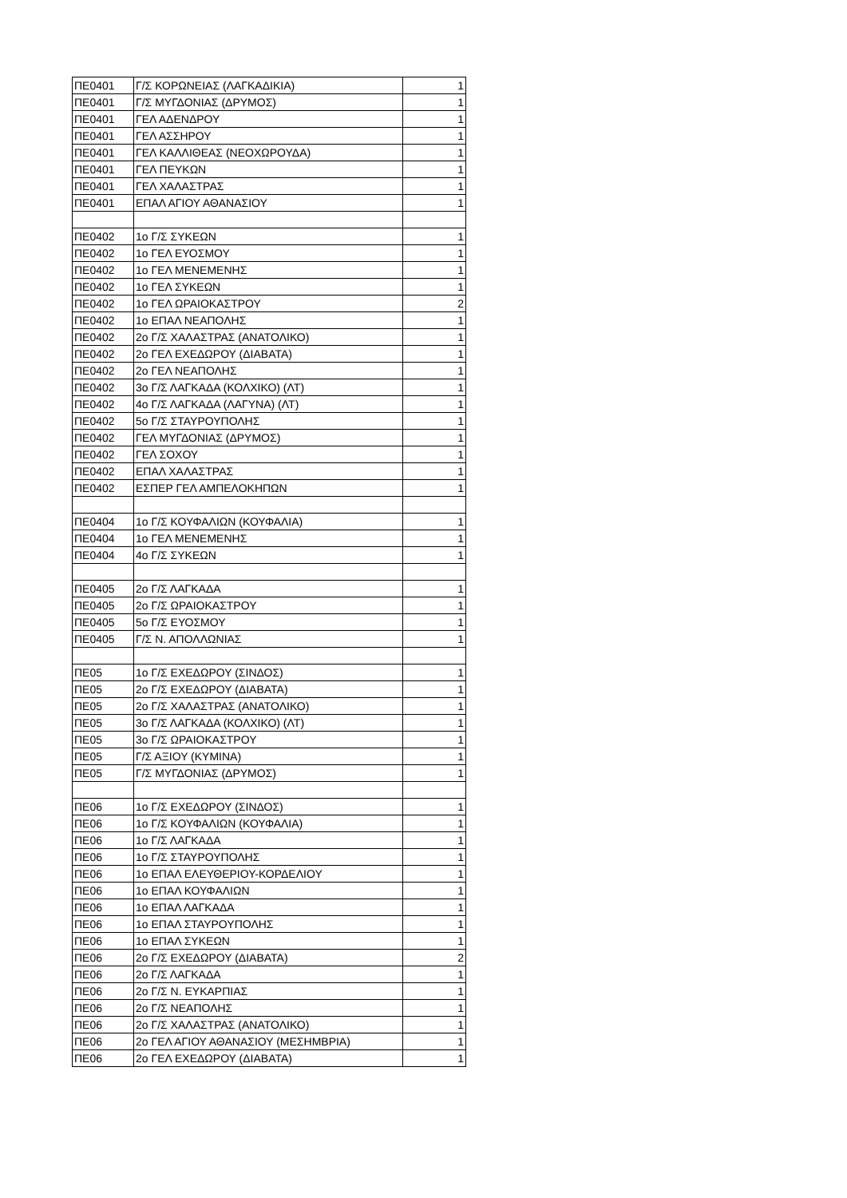| ΠΕ0401 | Γ/Σ ΚΟΡΩΝΕΙΑΣ (ΛΑΓΚΑΔΙΚΙΑ) | 1 |
| ΠΕ0401 | Γ/Σ ΜΥΓΔΟΝΙΑΣ (ΔΡΥΜΟΣ) | 1 |
| ΠΕ0401 | ΓΕΛ ΑΔΕΝΔΡΟΥ | 1 |
| ΠΕ0401 | ΓΕΛ ΑΣΣΗΡΟΥ | 1 |
| ΠΕ0401 | ΓΕΛ ΚΑΛΛΙΘΕΑΣ (ΝΕΟΧΩΡΟΥΔΑ) | 1 |
| ΠΕ0401 | ΓΕΛ ΠΕΥΚΩΝ | 1 |
| ΠΕ0401 | ΓΕΛ ΧΑΛΑΣΤΡΑΣ | 1 |
| ΠΕ0401 | ΕΠΑΛ ΑΓΙΟΥ ΑΘΑΝΑΣΙΟΥ | 1 |
| ΠΕ0402 | 1ο Γ/Σ ΣΥΚΕΩΝ | 1 |
| ΠΕ0402 | 1ο ΓΕΛ ΕΥΟΣΜΟΥ | 1 |
| ΠΕ0402 | 1ο ΓΕΛ ΜΕΝΕΜΕΝΗΣ | 1 |
| ΠΕ0402 | 1ο ΓΕΛ ΣΥΚΕΩΝ | 1 |
| ΠΕ0402 | 1ο ΓΕΛ ΩΡΑΙΟΚΑΣΤΡΟΥ | 2 |
| ΠΕ0402 | 1ο ΕΠΑΛ ΝΕΑΠΟΛΗΣ | 1 |
| ΠΕ0402 | 2ο Γ/Σ ΧΑΛΑΣΤΡΑΣ (ΑΝΑΤΟΛΙΚΟ) | 1 |
| ΠΕ0402 | 2ο ΓΕΛ ΕΧΕΔΩΡΟΥ (ΔΙΑΒΑΤΑ) | 1 |
| ΠΕ0402 | 2ο ΓΕΛ ΝΕΑΠΟΛΗΣ | 1 |
| ΠΕ0402 | 3ο Γ/Σ ΛΑΓΚΑΔΑ (ΚΟΛΧΙΚΟ) (ΛΤ) | 1 |
| ΠΕ0402 | 4ο Γ/Σ ΛΑΓΚΑΔΑ (ΛΑΓΥΝΑ) (ΛΤ) | 1 |
| ΠΕ0402 | 5ο Γ/Σ ΣΤΑΥΡΟΥΠΟΛΗΣ | 1 |
| ΠΕ0402 | ΓΕΛ ΜΥΓΔΟΝΙΑΣ (ΔΡΥΜΟΣ) | 1 |
| ΠΕ0402 | ΓΕΛ ΣΟΧΟΥ | 1 |
| ΠΕ0402 | ΕΠΑΛ ΧΑΛΑΣΤΡΑΣ | 1 |
| ΠΕ0402 | ΕΣΠΕΡ ΓΕΛ ΑΜΠΕΛΟΚΗΠΩΝ | 1 |
| ΠΕ0404 | 1ο Γ/Σ ΚΟΥΦΑΛΙΩΝ (ΚΟΥΦΑΛΙΑ) | 1 |
| ΠΕ0404 | 1ο ΓΕΛ ΜΕΝΕΜΕΝΗΣ | 1 |
| ΠΕ0404 | 4ο Γ/Σ ΣΥΚΕΩΝ | 1 |
| ΠΕ0405 | 2ο Γ/Σ ΛΑΓΚΑΔΑ | 1 |
| ΠΕ0405 | 2ο Γ/Σ ΩΡΑΙΟΚΑΣΤΡΟΥ | 1 |
| ΠΕ0405 | 5ο Γ/Σ ΕΥΟΣΜΟΥ | 1 |
| ΠΕ0405 | Γ/Σ Ν. ΑΠΟΛΛΩΝΙΑΣ | 1 |
| ΠΕ05 | 1ο Γ/Σ ΕΧΕΔΩΡΟΥ (ΣΙΝΔΟΣ) | 1 |
| ΠΕ05 | 2ο Γ/Σ ΕΧΕΔΩΡΟΥ (ΔΙΑΒΑΤΑ) | 1 |
| ΠΕ05 | 2ο Γ/Σ ΧΑΛΑΣΤΡΑΣ (ΑΝΑΤΟΛΙΚΟ) | 1 |
| ΠΕ05 | 3ο Γ/Σ ΛΑΓΚΑΔΑ (ΚΟΛΧΙΚΟ) (ΛΤ) | 1 |
| ΠΕ05 | 3ο Γ/Σ ΩΡΑΙΟΚΑΣΤΡΟΥ | 1 |
| ΠΕ05 | Γ/Σ ΑΞΙΟΥ (ΚΥΜΙΝΑ) | 1 |
| ΠΕ05 | Γ/Σ ΜΥΓΔΟΝΙΑΣ (ΔΡΥΜΟΣ) | 1 |
| ΠΕ06 | 1ο Γ/Σ ΕΧΕΔΩΡΟΥ (ΣΙΝΔΟΣ) | 1 |
| ΠΕ06 | 1ο Γ/Σ ΚΟΥΦΑΛΙΩΝ (ΚΟΥΦΑΛΙΑ) | 1 |
| ΠΕ06 | 1ο Γ/Σ ΛΑΓΚΑΔΑ | 1 |
| ΠΕ06 | 1ο Γ/Σ ΣΤΑΥΡΟΥΠΟΛΗΣ | 1 |
| ΠΕ06 | 1ο ΕΠΑΛ ΕΛΕΥΘΕΡΙΟΥ-ΚΟΡΔΕΛΙΟΥ | 1 |
| ΠΕ06 | 1ο ΕΠΑΛ ΚΟΥΦΑΛΙΩΝ | 1 |
| ΠΕ06 | 1ο ΕΠΑΛ ΛΑΓΚΑΔΑ | 1 |
| ΠΕ06 | 1ο ΕΠΑΛ ΣΤΑΥΡΟΥΠΟΛΗΣ | 1 |
| ΠΕ06 | 1ο ΕΠΑΛ ΣΥΚΕΩΝ | 1 |
| ΠΕ06 | 2ο Γ/Σ ΕΧΕΔΩΡΟΥ (ΔΙΑΒΑΤΑ) | 2 |
| ΠΕ06 | 2ο Γ/Σ ΛΑΓΚΑΔΑ | 1 |
| ΠΕ06 | 2ο Γ/Σ Ν. ΕΥΚΑΡΠΙΑΣ | 1 |
| ΠΕ06 | 2ο Γ/Σ ΝΕΑΠΟΛΗΣ | 1 |
| ΠΕ06 | 2ο Γ/Σ ΧΑΛΑΣΤΡΑΣ (ΑΝΑΤΟΛΙΚΟ) | 1 |
| ΠΕ06 | 2ο ΓΕΛ ΑΓΙΟΥ ΑΘΑΝΑΣΙΟΥ (ΜΕΣΗΜΒΡΙΑ) | 1 |
| ΠΕ06 | 2ο ΓΕΛ ΕΧΕΔΩΡΟΥ (ΔΙΑΒΑΤΑ) | 1 |